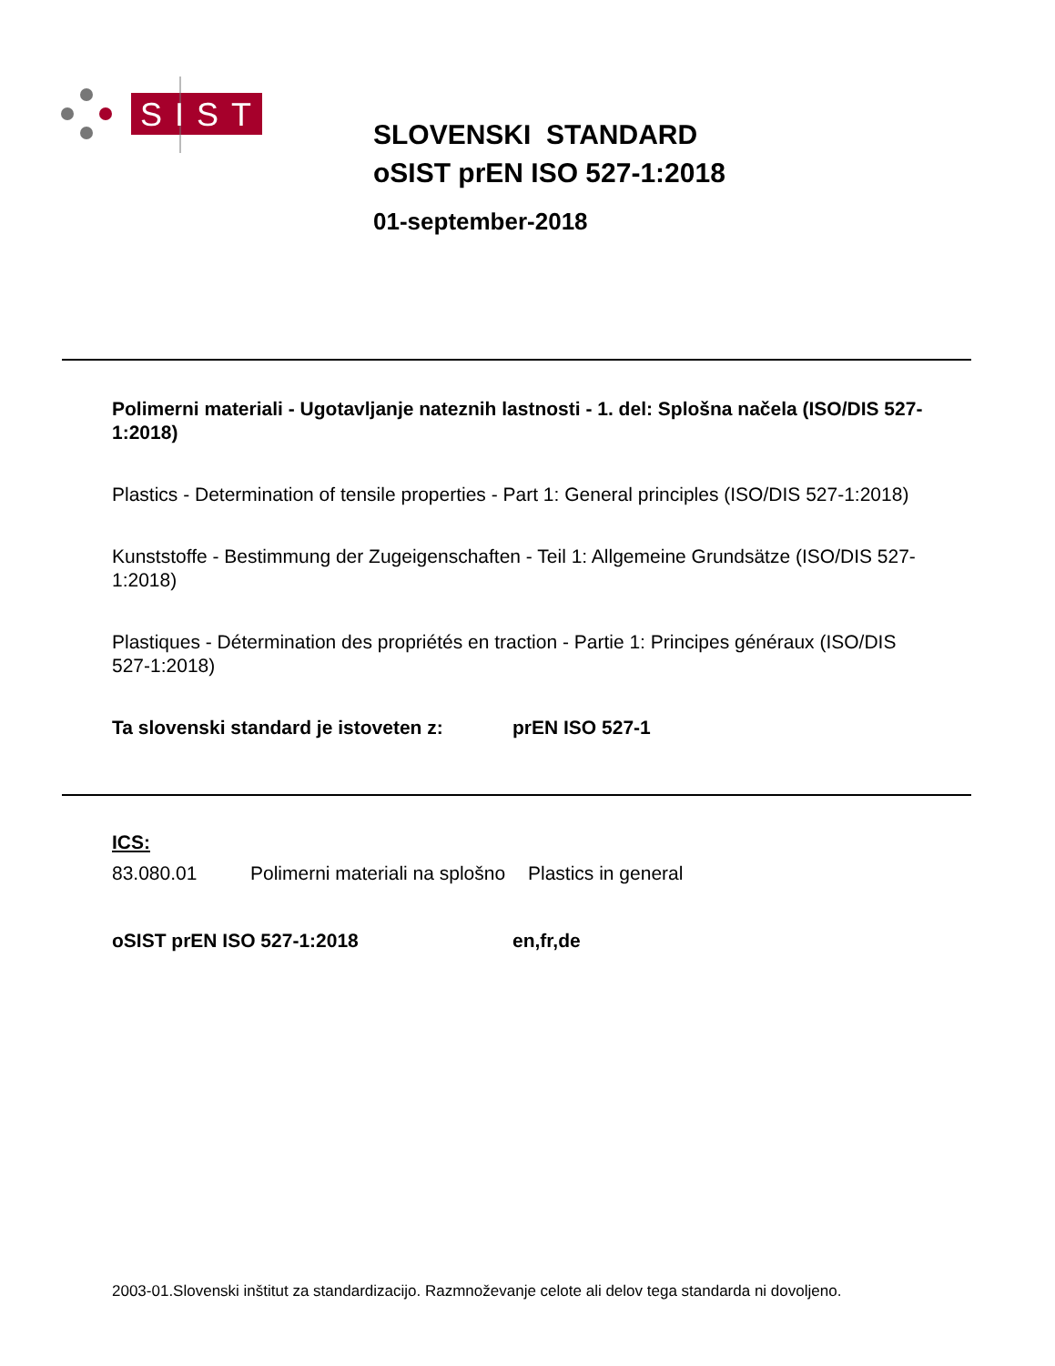SIST
SLOVENSKI STANDARD
oSIST prEN ISO 527-1:2018
01-september-2018
Polimerni materiali - Ugotavljanje nateznih lastnosti - 1. del: Splošna načela (ISO/DIS 527-1:2018)
Plastics - Determination of tensile properties - Part 1: General principles (ISO/DIS 527-1:2018)
Kunststoffe - Bestimmung der Zugeigenschaften - Teil 1: Allgemeine Grundsätze (ISO/DIS 527-1:2018)
Plastiques - Détermination des propriétés en traction - Partie 1: Principes généraux (ISO/DIS 527-1:2018)
Ta slovenski standard je istoveten z: prEN ISO 527-1
ICS:
83.080.01 Polimerni materiali na splošno Plastics in general
oSIST prEN ISO 527-1:2018 en,fr,de
2003-01.Slovenski inštitut za standardizacijo. Razmnoževanje celote ali delov tega standarda ni dovoljeno.